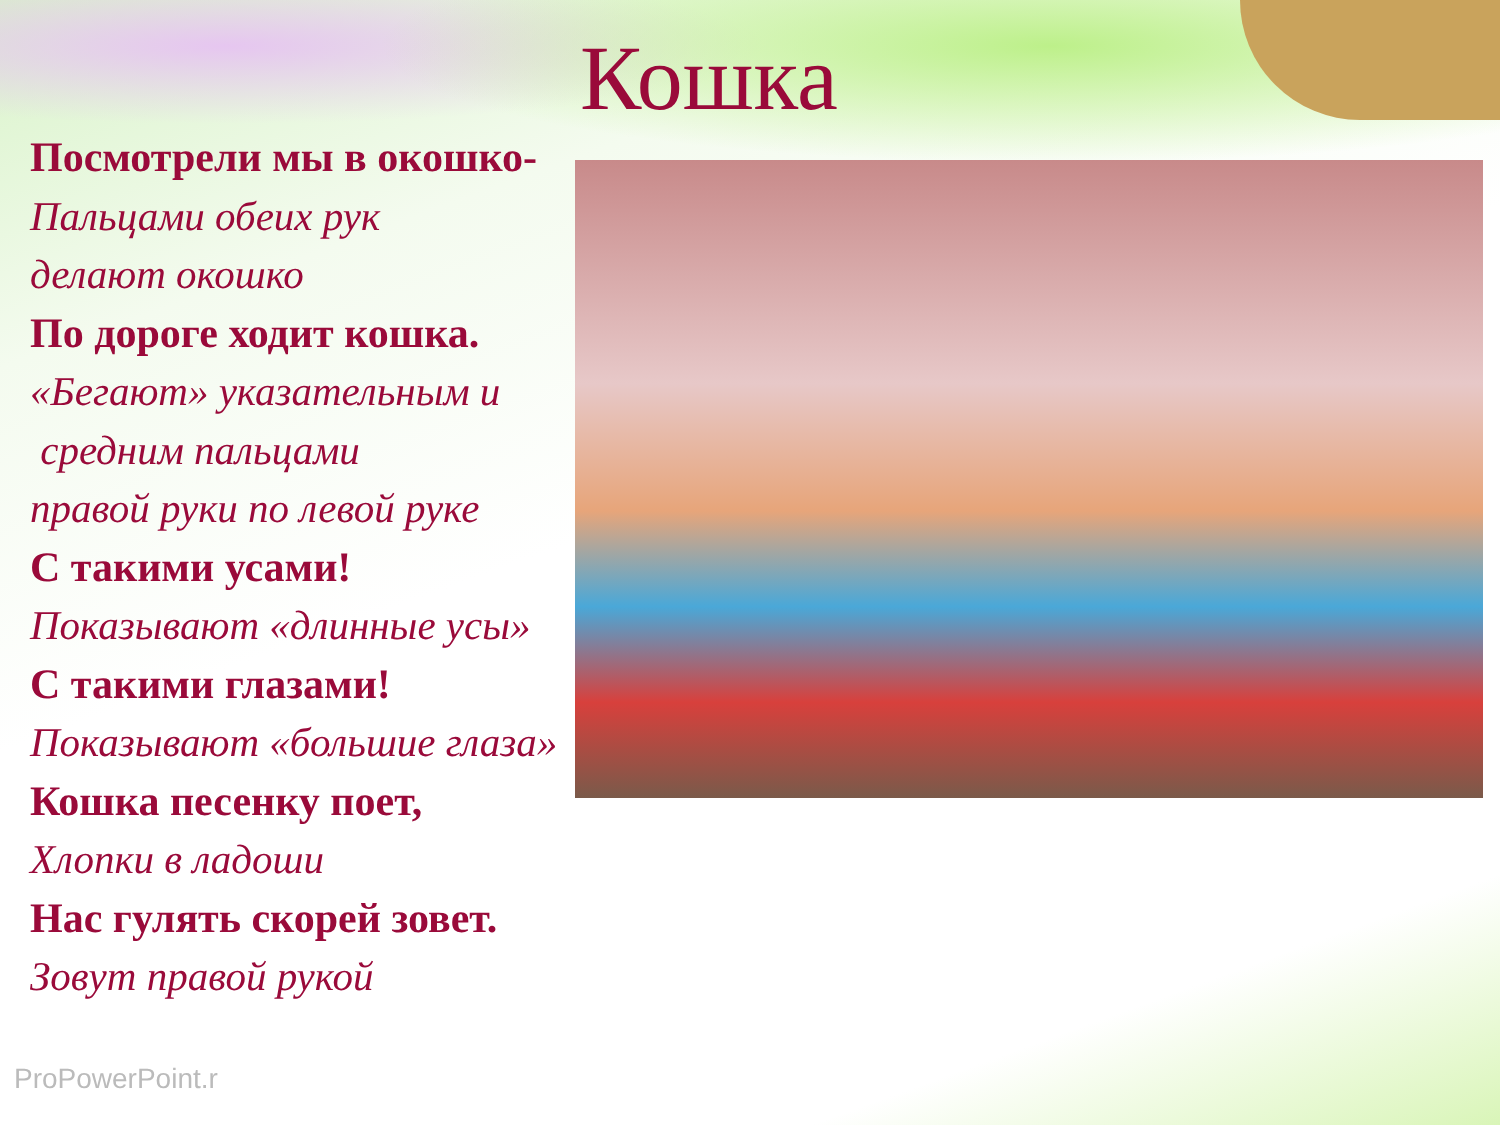Кошка
Посмотрели мы в окошко-
Пальцами обеих рук
делают окошко
По дороге ходит кошка.
«Бегают» указательным и
средним пальцами
правой руки по левой руке
С такими усами!
Показывают «длинные усы»
С такими глазами!
Показывают «большие глаза»
Кошка песенку поет,
Хлопки в ладоши
Нас гулять скорей зовет.
Зовут правой рукой
ProPowerPoint.r